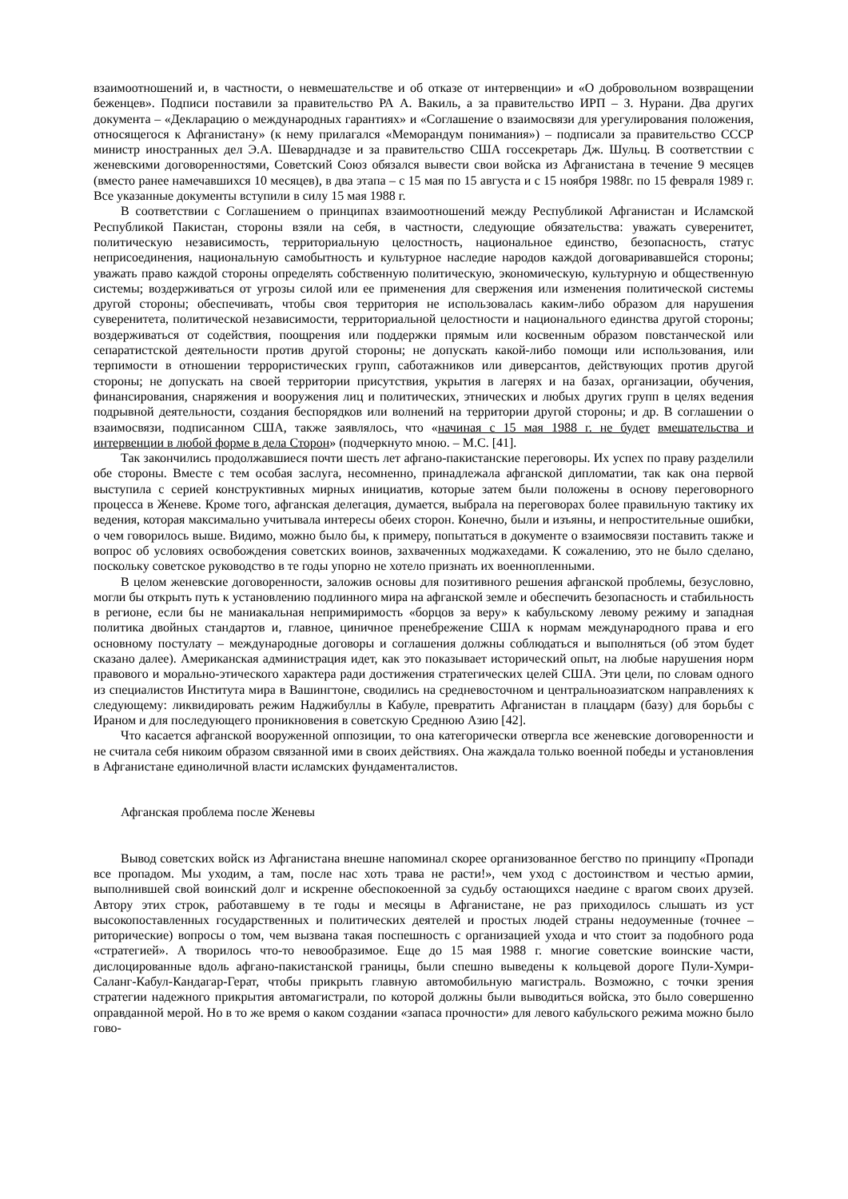взаимоотношений и, в частности, о невмешательстве и об отказе от интервенции» и «О добровольном возвращении беженцев». Подписи поставили за правительство РА А. Вакиль, а за правительство ИРП – З. Нурани. Два других документа – «Декларацию о международных гарантиях» и «Соглашение о взаимосвязи для урегулирования положения, относящегося к Афганистану» (к нему прилагался «Меморандум понимания») – подписали за правительство СССР министр иностранных дел Э.А. Шеварднадзе и за правительство США госсекретарь Дж. Шульц. В соответствии с женевскими договоренностями, Советский Союз обязался вывести свои войска из Афганистана в течение 9 месяцев (вместо ранее намечавшихся 10 месяцев), в два этапа – с 15 мая по 15 августа и с 15 ноября 1988г. по 15 февраля 1989 г. Все указанные документы вступили в силу 15 мая 1988 г.
В соответствии с Соглашением о принципах взаимоотношений между Республикой Афганистан и Исламской Республикой Пакистан, стороны взяли на себя, в частности, следующие обязательства: уважать суверенитет, политическую независимость, территориальную целостность, национальное единство, безопасность, статус неприсоединения, национальную самобытность и культурное наследие народов каждой договаривавшейся стороны; уважать право каждой стороны определять собственную политическую, экономическую, культурную и общественную системы; воздерживаться от угрозы силой или ее применения для свержения или изменения политической системы другой стороны; обеспечивать, чтобы своя территория не использовалась каким-либо образом для нарушения суверенитета, политической независимости, территориальной целостности и национального единства другой стороны; воздерживаться от содействия, поощрения или поддержки прямым или косвенным образом повстанческой или сепаратистской деятельности против другой стороны; не допускать какой-либо помощи или использования, или терпимости в отношении террористических групп, саботажников или диверсантов, действующих против другой стороны; не допускать на своей территории присутствия, укрытия в лагерях и на базах, организации, обучения, финансирования, снаряжения и вооружения лиц и политических, этнических и любых других групп в целях ведения подрывной деятельности, создания беспорядков или волнений на территории другой стороны; и др. В соглашении о взаимосвязи, подписанном США, также заявлялось, что «начиная с 15 мая 1988 г. не будет вмешательства и интервенции в любой форме в дела Сторон» (подчеркнуто мною. – М.С. [41].
Так закончились продолжавшиеся почти шесть лет афгано-пакистанские переговоры. Их успех по праву разделили обе стороны. Вместе с тем особая заслуга, несомненно, принадлежала афганской дипломатии, так как она первой выступила с серией конструктивных мирных инициатив, которые затем были положены в основу переговорного процесса в Женеве. Кроме того, афганская делегация, думается, выбрала на переговорах более правильную тактику их ведения, которая максимально учитывала интересы обеих сторон. Конечно, были и изъяны, и непростительные ошибки, о чем говорилось выше. Видимо, можно было бы, к примеру, попытаться в документе о взаимосвязи поставить также и вопрос об условиях освобождения советских воинов, захваченных моджахедами. К сожалению, это не было сделано, поскольку советское руководство в те годы упорно не хотело признать их военнопленными.
В целом женевские договоренности, заложив основы для позитивного решения афганской проблемы, безусловно, могли бы открыть путь к установлению подлинного мира на афганской земле и обеспечить безопасность и стабильность в регионе, если бы не маниакальная непримиримость «борцов за веру» к кабульскому левому режиму и западная политика двойных стандартов и, главное, циничное пренебрежение США к нормам международного права и его основному постулату – международные договоры и соглашения должны соблюдаться и выполняться (об этом будет сказано далее). Американская администрация идет, как это показывает исторический опыт, на любые нарушения норм правового и морально-этического характера ради достижения стратегических целей США. Эти цели, по словам одного из специалистов Института мира в Вашингтоне, сводились на средневосточном и центральноазиатском направлениях к следующему: ликвидировать режим Наджибуллы в Кабуле, превратить Афганистан в плацдарм (базу) для борьбы с Ираном и для последующего проникновения в советскую Среднюю Азию [42].
Что касается афганской вооруженной оппозиции, то она категорически отвергла все женевские договоренности и не считала себя никоим образом связанной ими в своих действиях. Она жаждала только военной победы и установления в Афганистане единоличной власти исламских фундаменталистов.
Афганская проблема после Женевы
Вывод советских войск из Афганистана внешне напоминал скорее организованное бегство по принципу «Пропади все пропадом. Мы уходим, а там, после нас хоть трава не расти!», чем уход с достоинством и честью армии, выполнившей свой воинский долг и искренне обеспокоенной за судьбу остающихся наедине с врагом своих друзей. Автору этих строк, работавшему в те годы и месяцы в Афганистане, не раз приходилось слышать из уст высокопоставленных государственных и политических деятелей и простых людей страны недоуменные (точнее – риторические) вопросы о том, чем вызвана такая поспешность с организацией ухода и что стоит за подобного рода «стратегией». А творилось что-то невообразимое. Еще до 15 мая 1988 г. многие советские воинские части, дислоцированные вдоль афгано-пакистанской границы, были спешно выведены к кольцевой дороге Пули-Хумри-Саланг-Кабул-Кандагар-Герат, чтобы прикрыть главную автомобильную магистраль. Возможно, с точки зрения стратегии надежного прикрытия автомагистрали, по которой должны были выводиться войска, это было совершенно оправданной мерой. Но в то же время о каком создании «запаса прочности» для левого кабульского режима можно было гово-